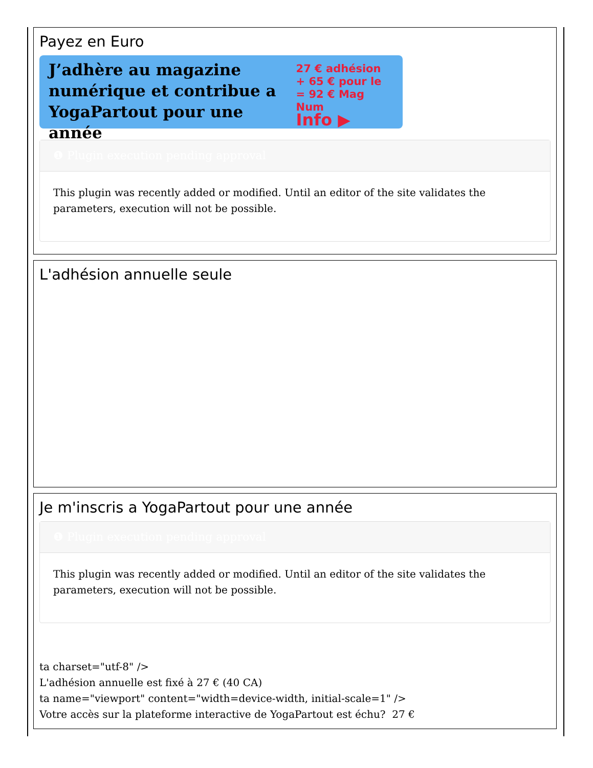Payez en Euro
J’adhère au magazine
numérique et contribue a
YogaPartout pour une année
27 € adhésion
+ 65 € pour le
= 92 € Mag Num
Info ▶
❶ Plugin execution pending approval
This plugin was recently added or modified. Until an editor of the site validates the parameters, execution will not be possible.
L'adhésion annuelle seule
Je m'inscris a YogaPartout pour une année
❶ Plugin execution pending approval
This plugin was recently added or modified. Until an editor of the site validates the parameters, execution will not be possible.
ta charset="utf-8" />
L'adhésion annuelle est fixé à 27 € (40 CA)
ta name="viewport" content="width=device-width, initial-scale=1" />
Votre accès sur la plateforme interactive de YogaPartout est échu? 27 €